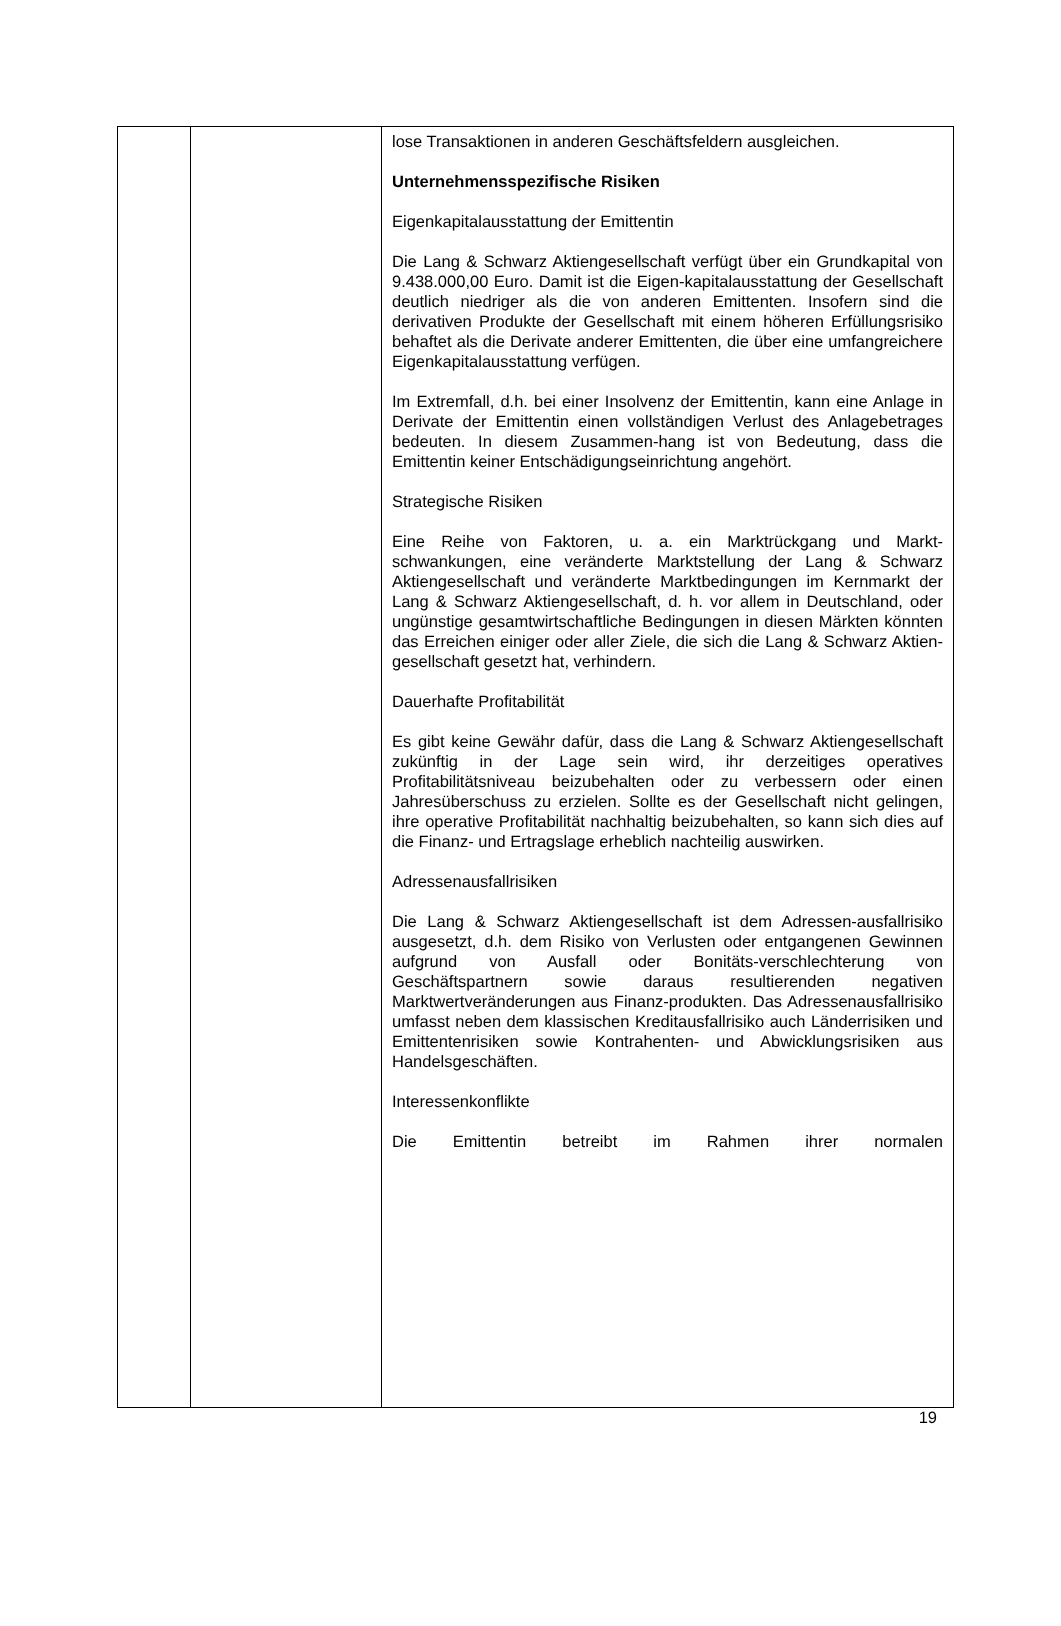| | | lose Transaktionen in anderen Geschäftsfeldern ausgleichen. Unternehmensspezifische Risiken Eigenkapitalausstattung der Emittentin Die Lang & Schwarz Aktiengesellschaft verfügt über ein Grundkapital von 9.438.000,00 Euro. Damit ist die Eigen-kapitalausstattung der Gesellschaft deutlich niedriger als die von anderen Emittenten. Insofern sind die derivativen Produkte der Gesellschaft mit einem höheren Erfüllungsrisiko behaftet als die Derivate anderer Emittenten, die über eine umfangreichere Eigenkapitalausstattung verfügen. Im Extremfall, d.h. bei einer Insolvenz der Emittentin, kann eine Anlage in Derivate der Emittentin einen vollständigen Verlust des Anlagebetrages bedeuten. In diesem Zusammen-hang ist von Bedeutung, dass die Emittentin keiner Entschädigungseinrichtung angehört. Strategische Risiken Eine Reihe von Faktoren, u. a. ein Marktrückgang und Markt-schwankungen, eine veränderte Marktstellung der Lang & Schwarz Aktiengesellschaft und veränderte Marktbedingungen im Kernmarkt der Lang & Schwarz Aktiengesellschaft, d. h. vor allem in Deutschland, oder ungünstige gesamtwirtschaftliche Bedingungen in diesen Märkten könnten das Erreichen einiger oder aller Ziele, die sich die Lang & Schwarz Aktien-gesellschaft gesetzt hat, verhindern. Dauerhafte Profitabilität Es gibt keine Gewähr dafür, dass die Lang & Schwarz Aktiengesellschaft zukünftig in der Lage sein wird, ihr derzeitiges operatives Profitabilitätsniveau beizubehalten oder zu verbessern oder einen Jahresüberschuss zu erzielen. Sollte es der Gesellschaft nicht gelingen, ihre operative Profitabilität nachhaltig beizubehalten, so kann sich dies auf die Finanz- und Ertragslage erheblich nachteilig auswirken. Adressenausfallrisiken Die Lang & Schwarz Aktiengesellschaft ist dem Adressen-ausfallrisiko ausgesetzt, d.h. dem Risiko von Verlusten oder entgangenen Gewinnen aufgrund von Ausfall oder Bonitäts-verschlechterung von Geschäftspartnern sowie daraus resultierenden negativen Marktwertveränderungen aus Finanz-produkten. Das Adressenausfallrisiko umfasst neben dem klassischen Kreditausfallrisiko auch Länderrisiken und Emittentenrisiken sowie Kontrahenten- und Abwicklungsrisiken aus Handelsgeschäften. Interessenkonflikte Die Emittentin betreibt im Rahmen ihrer normalen |
19